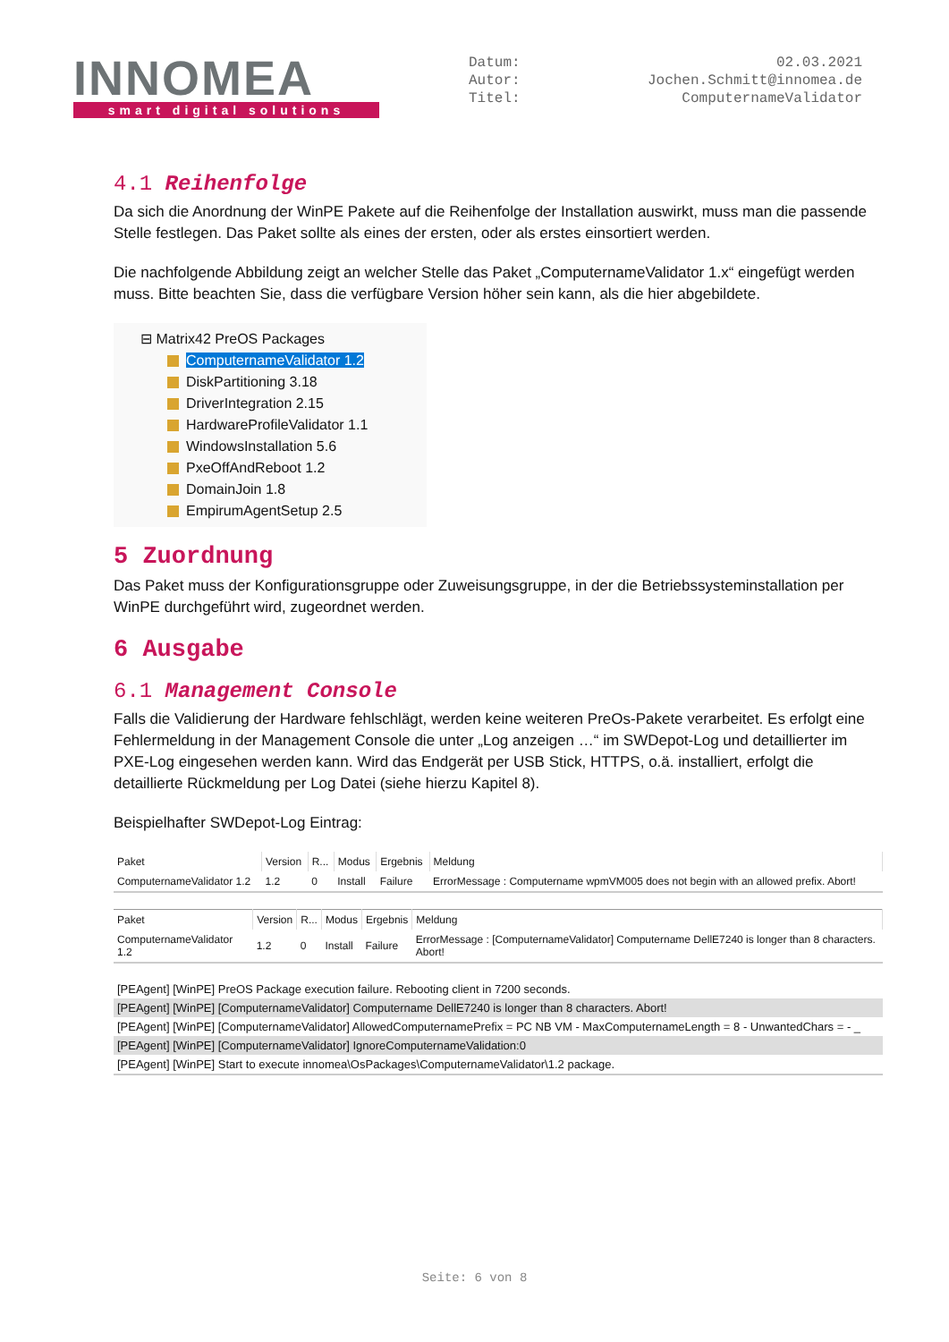INNOMEA
smart digital solutions
Datum: 02.03.2021
Autor: Jochen.Schmitt@innomea.de
Titel: ComputernameValidator
4.1 Reihenfolge
Da sich die Anordnung der WinPE Pakete auf die Reihenfolge der Installation auswirkt, muss man die passende Stelle festlegen. Das Paket sollte als eines der ersten, oder als erstes einsortiert werden.
Die nachfolgende Abbildung zeigt an welcher Stelle das Paket „ComputernameValidator 1.x“ eingefügt werden muss. Bitte beachten Sie, dass die verfügbare Version höher sein kann, als die hier abgebildete.
⊟ Matrix42 PreOS Packages
ComputernameValidator 1.2
DiskPartitioning 3.18
DriverIntegration 2.15
HardwareProfileValidator 1.1
WindowsInstallation 5.6
PxeOffAndReboot 1.2
DomainJoin 1.8
EmpirumAgentSetup 2.5
5 Zuordnung
Das Paket muss der Konfigurationsgruppe oder Zuweisungsgruppe, in der die Betriebssysteminstallation per WinPE durchgeführt wird, zugeordnet werden.
6 Ausgabe
6.1 Management Console
Falls die Validierung der Hardware fehlschlägt, werden keine weiteren PreOs-Pakete verarbeitet. Es erfolgt eine Fehlermeldung in der Management Console die unter „Log anzeigen …“ im SWDepot-Log und detaillierter im PXE-Log eingesehen werden kann. Wird das Endgerät per USB Stick, HTTPS, o.ä. installiert, erfolgt die detaillierte Rückmeldung per Log Datei (siehe hierzu Kapitel 8).
Beispielhafter SWDepot-Log Eintrag:
| Paket | Version | R... | Modus | Ergebnis | Meldung |
| --- | --- | --- | --- | --- | --- |
| ComputernameValidator 1.2 | 1.2 | 0 | Install | Failure | ErrorMessage : Computername wpmVM005 does not begin with an allowed prefix. Abort! |
| Paket | Version | R... | Modus | Ergebnis | Meldung |
| --- | --- | --- | --- | --- | --- |
| ComputernameValidator 1.2 | 1.2 | 0 | Install | Failure | ErrorMessage : [ComputernameValidator] Computername DellE7240 is longer than 8 characters. Abort! |
[PEAgent] [WinPE] PreOS Package execution failure. Rebooting client in 7200 seconds.
[PEAgent] [WinPE] [ComputernameValidator] Computername DellE7240 is longer than 8 characters. Abort!
[PEAgent] [WinPE] [ComputernameValidator] AllowedComputernamePrefix = PC NB VM - MaxComputernameLength = 8 - UnwantedChars = - _
[PEAgent] [WinPE] [ComputernameValidator] IgnoreComputernameValidation:0
[PEAgent] [WinPE] Start to execute innomea\OsPackages\ComputernameValidator\1.2 package.
Seite: 6 von 8